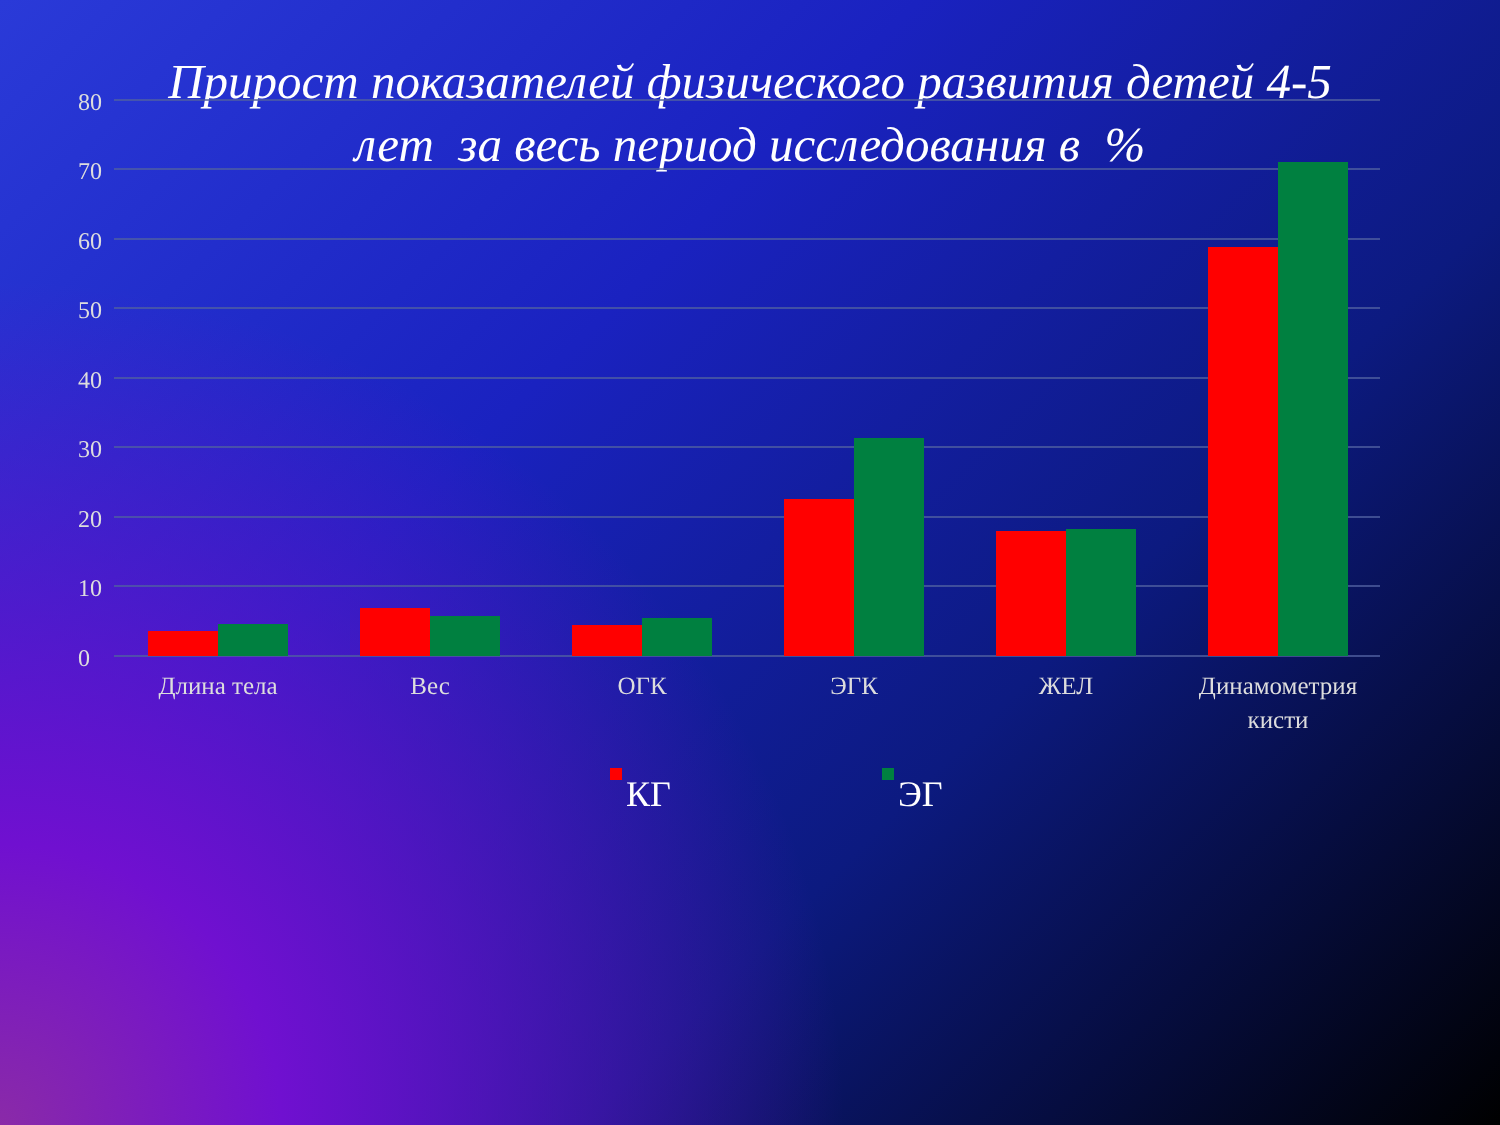Прирост показателей физического развития детей 4-5
лет за весь период исследования в %
80
70
60
50
40
30
20
10
0
Длина тела
Вес
ОГК
ЭГК
ЖЕЛ
Динамометрия
кисти
КГ
ЭГ